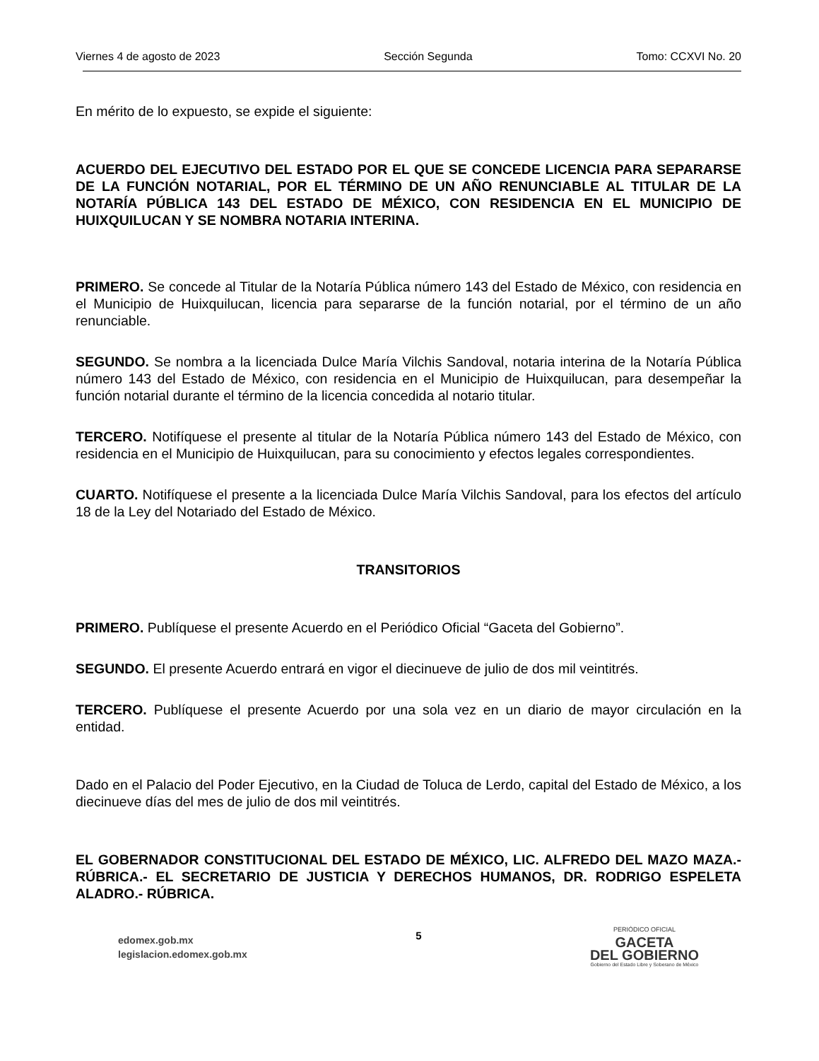Viernes 4 de agosto de 2023 Sección Segunda Tomo: CCXVI No. 20
En mérito de lo expuesto, se expide el siguiente:
ACUERDO DEL EJECUTIVO DEL ESTADO POR EL QUE SE CONCEDE LICENCIA PARA SEPARARSE DE LA FUNCIÓN NOTARIAL, POR EL TÉRMINO DE UN AÑO RENUNCIABLE AL TITULAR DE LA NOTARÍA PÚBLICA 143 DEL ESTADO DE MÉXICO, CON RESIDENCIA EN EL MUNICIPIO DE HUIXQUILUCAN Y SE NOMBRA NOTARIA INTERINA.
PRIMERO. Se concede al Titular de la Notaría Pública número 143 del Estado de México, con residencia en el Municipio de Huixquilucan, licencia para separarse de la función notarial, por el término de un año renunciable.
SEGUNDO. Se nombra a la licenciada Dulce María Vilchis Sandoval, notaria interina de la Notaría Pública número 143 del Estado de México, con residencia en el Municipio de Huixquilucan, para desempeñar la función notarial durante el término de la licencia concedida al notario titular.
TERCERO. Notifíquese el presente al titular de la Notaría Pública número 143 del Estado de México, con residencia en el Municipio de Huixquilucan, para su conocimiento y efectos legales correspondientes.
CUARTO. Notifíquese el presente a la licenciada Dulce María Vilchis Sandoval, para los efectos del artículo 18 de la Ley del Notariado del Estado de México.
TRANSITORIOS
PRIMERO. Publíquese el presente Acuerdo en el Periódico Oficial “Gaceta del Gobierno”.
SEGUNDO. El presente Acuerdo entrará en vigor el diecinueve de julio de dos mil veintitrés.
TERCERO. Publíquese el presente Acuerdo por una sola vez en un diario de mayor circulación en la entidad.
Dado en el Palacio del Poder Ejecutivo, en la Ciudad de Toluca de Lerdo, capital del Estado de México, a los diecinueve días del mes de julio de dos mil veintitrés.
EL GOBERNADOR CONSTITUCIONAL DEL ESTADO DE MÉXICO, LIC. ALFREDO DEL MAZO MAZA.- RÚBRICA.- EL SECRETARIO DE JUSTICIA Y DERECHOS HUMANOS, DR. RODRIGO ESPELETA ALADRO.- RÚBRICA.
edomex.gob.mx
legislacion.edomex.gob.mx
5
PERIÓDICO OFICIAL
GACETA
DEL GOBIERNO
Gobierno del Estado Libre y Soberano de México